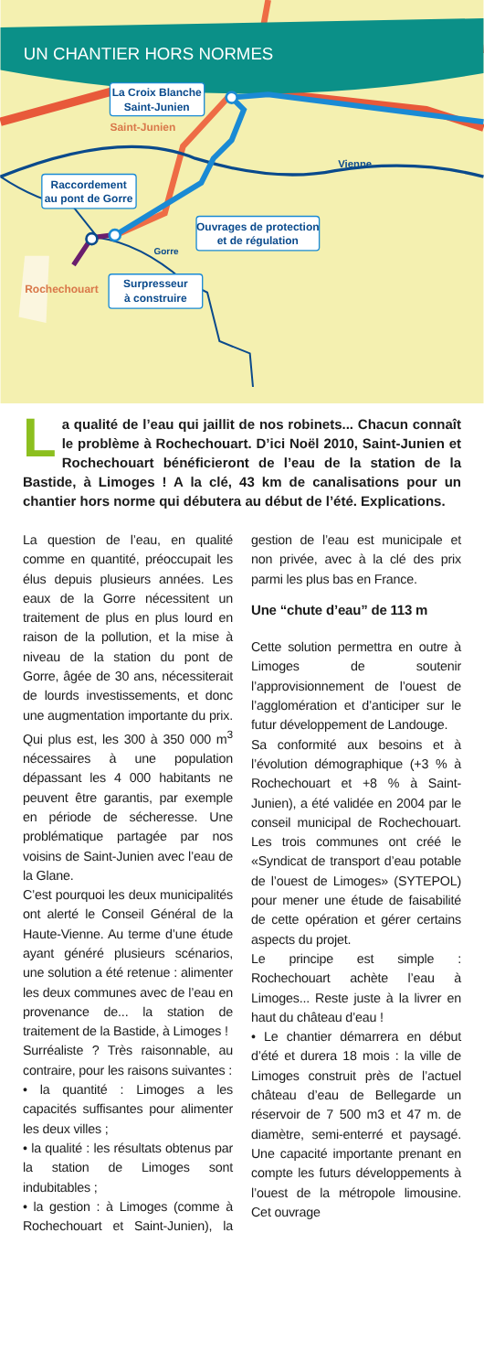UN CHANTIER HORS NORMES
La Croix Blanche
Saint-Junien
Saint-Junien
Vienne
Raccordement
au pont de Gorre
Ouvrages de protection
et de régulation
Gorre
Rochechouart
Surpresseur
à construire
La qualité de l’eau qui jaillit de nos robinets... Chacun connaît le problème à Rochechouart. D’ici Noël 2010, Saint-Junien et Rochechouart bénéficieront de l’eau de la station de la Bastide, à Limoges ! A la clé, 43 km de canalisations pour un chantier hors norme qui débutera au début de l’été. Explications.
La question de l’eau, en qualité comme en quantité, préoccupait les élus depuis plusieurs années. Les eaux de la Gorre nécessitent un traitement de plus en plus lourd en raison de la pollution, et la mise à niveau de la station du pont de Gorre, âgée de 30 ans, nécessiterait de lourds investissements, et donc une augmentation importante du prix. Qui plus est, les 300 à 350 000 m<sup>3</sup> nécessaires à une population dépassant les 4 000 habitants ne peuvent être garantis, par exemple en période de sécheresse. Une problématique partagée par nos voisins de Saint-Junien avec l’eau de la Glane.
C’est pourquoi les deux municipalités ont alerté le Conseil Général de la Haute-Vienne. Au terme d’une étude ayant généré plusieurs scénarios, une solution a été retenue : alimenter les deux communes avec de l’eau en provenance de... la station de traitement de la Bastide, à Limoges !
Surréaliste ? Très raisonnable, au contraire, pour les raisons suivantes :
• la quantité : Limoges a les capacités suffisantes pour alimenter les deux villes ;
• la qualité : les résultats obtenus par la station de Limoges sont indubitables ;
• la gestion : à Limoges (comme à Rochechouart et Saint-Junien), la gestion de l’eau est municipale et non privée, avec à la clé des prix parmi les plus bas en France.
Une “chute d’eau” de 113 m
Cette solution permettra en outre à Limoges de soutenir l’approvisionnement de l’ouest de l’agglomération et d’anticiper sur le futur développement de Landouge.
Sa conformité aux besoins et à l’évolution démographique (+3 % à Rochechouart et +8 % à Saint-Junien), a été validée en 2004 par le conseil municipal de Rochechouart. Les trois communes ont créé le «Syndicat de transport d’eau potable de l’ouest de Limoges» (SYTEPOL) pour mener une étude de faisabilité de cette opération et gérer certains aspects du projet.
Le principe est simple : Rochechouart achète l’eau à Limoges... Reste juste à la livrer en haut du château d’eau !
• Le chantier démarrera en début d’été et durera 18 mois : la ville de Limoges construit près de l’actuel château d’eau de Bellegarde un réservoir de 7 500 m3 et 47 m. de diamètre, semi-enterré et paysagé. Une capacité importante prenant en compte les futurs développements à l’ouest de la métropole limousine. Cet ouvrage